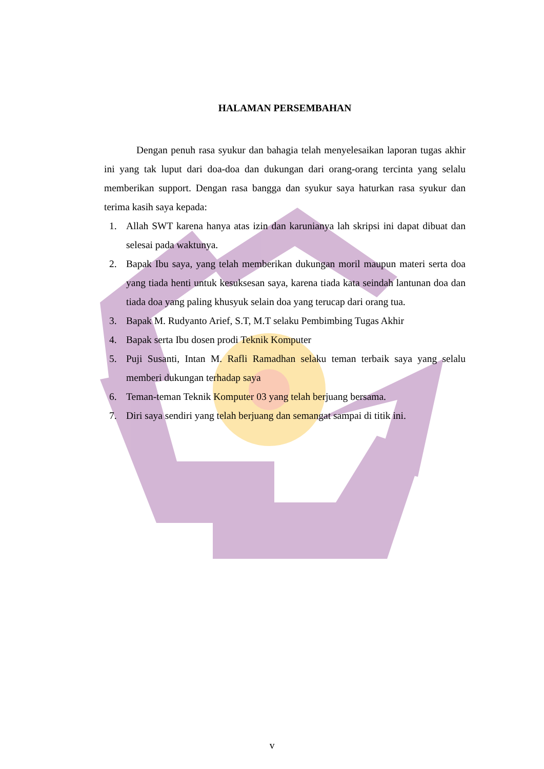HALAMAN PERSEMBAHAN
Dengan penuh rasa syukur dan bahagia telah menyelesaikan laporan tugas akhir ini yang tak luput dari doa-doa dan dukungan dari orang-orang tercinta yang selalu memberikan support. Dengan rasa bangga dan syukur saya haturkan rasa syukur dan terima kasih saya kepada:
1. Allah SWT karena hanya atas izin dan karunianya lah skripsi ini dapat dibuat dan selesai pada waktunya.
2. Bapak Ibu saya, yang telah memberikan dukungan moril maupun materi serta doa yang tiada henti untuk kesuksesan saya, karena tiada kata seindah lantunan doa dan tiada doa yang paling khusyuk selain doa yang terucap dari orang tua.
3. Bapak M. Rudyanto Arief, S.T, M.T selaku Pembimbing Tugas Akhir
4. Bapak serta Ibu dosen prodi Teknik Komputer
5. Puji Susanti, Intan M. Rafli Ramadhan selaku teman terbaik saya yang selalu memberi dukungan terhadap saya
6. Teman-teman Teknik Komputer 03 yang telah berjuang bersama.
7. Diri saya sendiri yang telah berjuang dan semangat sampai di titik ini.
v